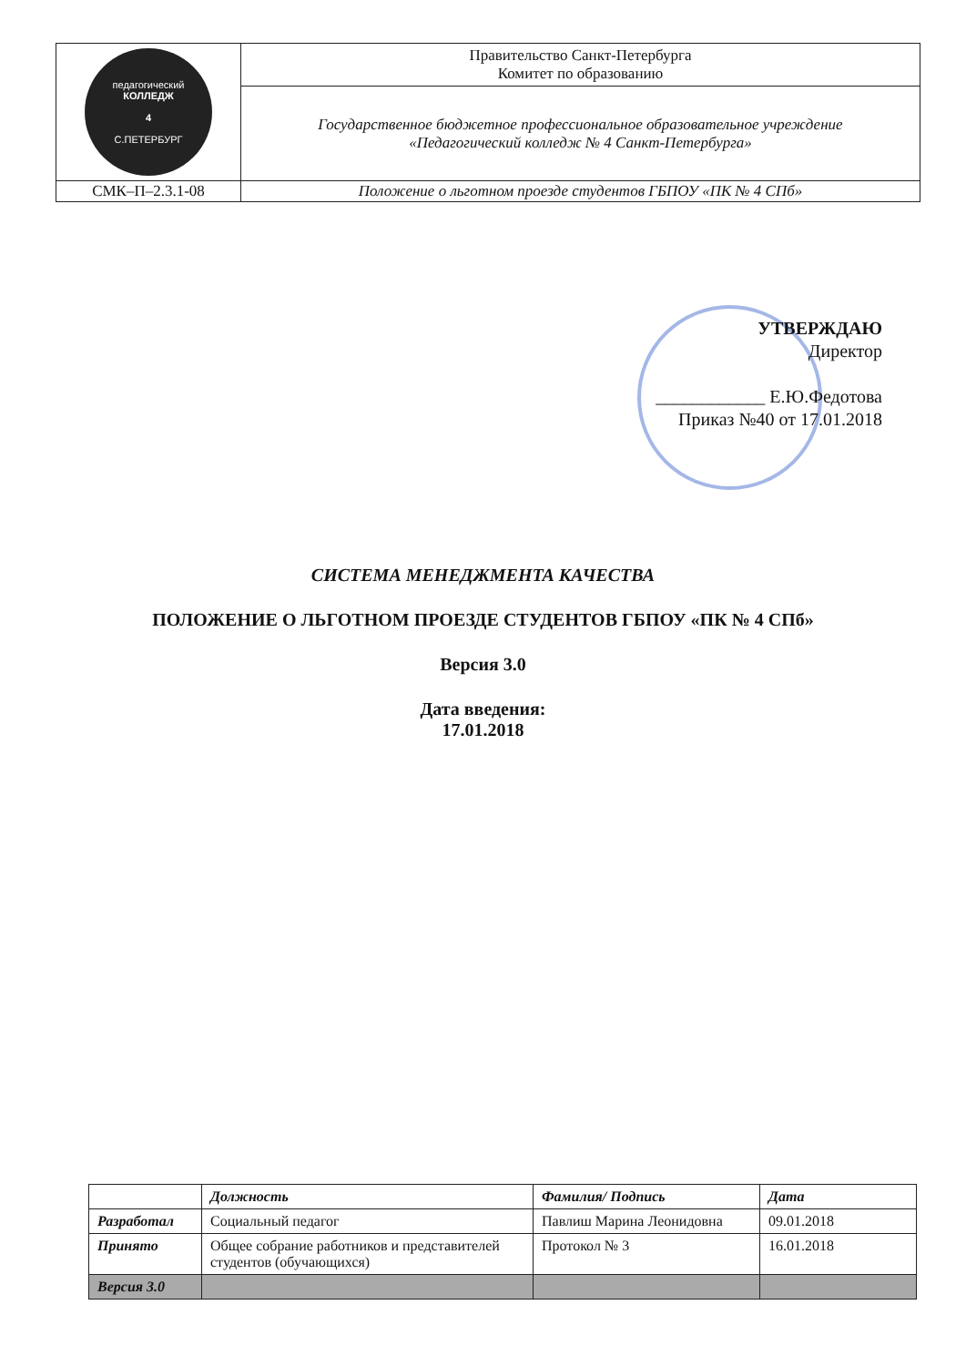| педагогический КОЛЛЕДЖ 4 С.ПЕТЕРБУРГ | Правительство Санкт-Петербурга Комитет по образованию |
| | Государственное бюджетное профессиональное образовательное учреждение «Педагогический колледж № 4 Санкт-Петербурга» |
| СМК–П–2.3.1-08 | Положение о льготном проезде студентов ГБПОУ «ПК № 4 СПб» |
УТВЕРЖДАЮ
Директор
____________ Е.Ю.Федотова
Приказ №40 от 17.01.2018
СИСТЕМА МЕНЕДЖМЕНТА КАЧЕСТВА
ПОЛОЖЕНИЕ О ЛЬГОТНОМ ПРОЕЗДЕ СТУДЕНТОВ ГБПОУ «ПК № 4 СПб»
Версия 3.0
Дата введения:
17.01.2018
| | Должность | Фамилия/ Подпись | Дата |
| --- | --- | --- | --- |
| Разработал | Социальный педагог | Павлиш Марина Леонидовна | 09.01.2018 |
| Принято | Общее собрание работников и представителей студентов (обучающихся) | Протокол № 3 | 16.01.2018 |
| Версия 3.0 | | | |